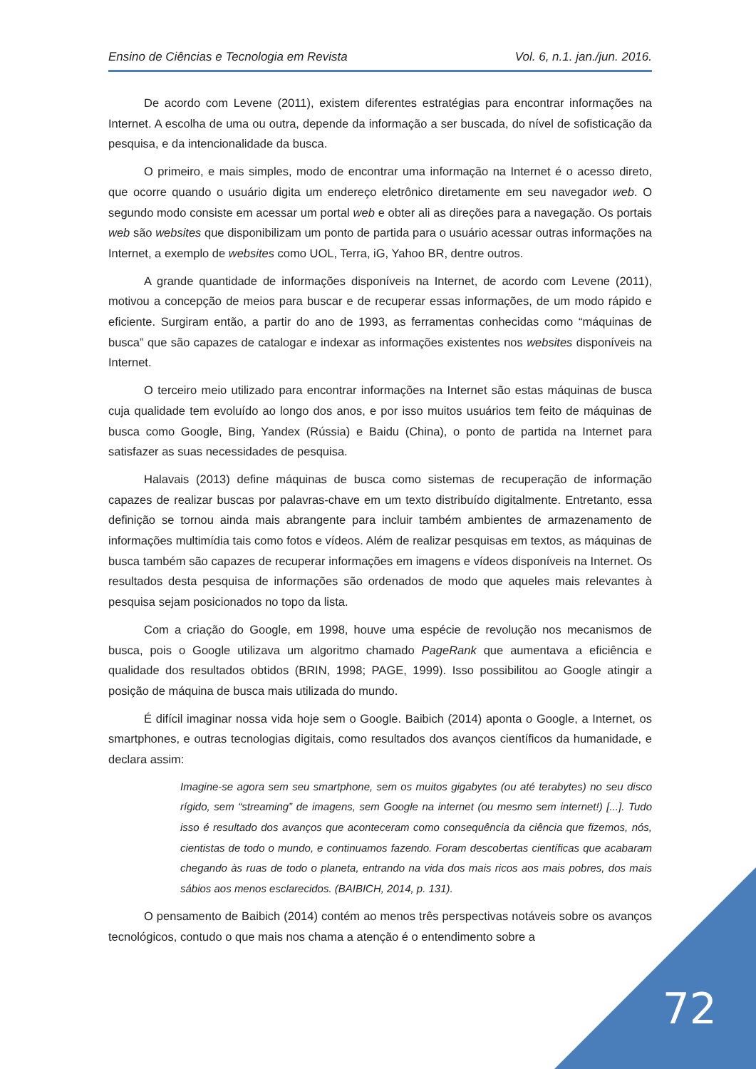Ensino de Ciências e Tecnologia em Revista Vol. 6, n.1. jan./jun. 2016.
De acordo com Levene (2011), existem diferentes estratégias para encontrar informações na Internet. A escolha de uma ou outra, depende da informação a ser buscada, do nível de sofisticação da pesquisa, e da intencionalidade da busca.
O primeiro, e mais simples, modo de encontrar uma informação na Internet é o acesso direto, que ocorre quando o usuário digita um endereço eletrônico diretamente em seu navegador web. O segundo modo consiste em acessar um portal web e obter ali as direções para a navegação. Os portais web são websites que disponibilizam um ponto de partida para o usuário acessar outras informações na Internet, a exemplo de websites como UOL, Terra, iG, Yahoo BR, dentre outros.
A grande quantidade de informações disponíveis na Internet, de acordo com Levene (2011), motivou a concepção de meios para buscar e de recuperar essas informações, de um modo rápido e eficiente. Surgiram então, a partir do ano de 1993, as ferramentas conhecidas como “máquinas de busca” que são capazes de catalogar e indexar as informações existentes nos websites disponíveis na Internet.
O terceiro meio utilizado para encontrar informações na Internet são estas máquinas de busca cuja qualidade tem evoluído ao longo dos anos, e por isso muitos usuários tem feito de máquinas de busca como Google, Bing, Yandex (Rússia) e Baidu (China), o ponto de partida na Internet para satisfazer as suas necessidades de pesquisa.
Halavais (2013) define máquinas de busca como sistemas de recuperação de informação capazes de realizar buscas por palavras-chave em um texto distribuído digitalmente. Entretanto, essa definição se tornou ainda mais abrangente para incluir também ambientes de armazenamento de informações multimídia tais como fotos e vídeos. Além de realizar pesquisas em textos, as máquinas de busca também são capazes de recuperar informações em imagens e vídeos disponíveis na Internet. Os resultados desta pesquisa de informações são ordenados de modo que aqueles mais relevantes à pesquisa sejam posicionados no topo da lista.
Com a criação do Google, em 1998, houve uma espécie de revolução nos mecanismos de busca, pois o Google utilizava um algoritmo chamado PageRank que aumentava a eficiência e qualidade dos resultados obtidos (BRIN, 1998; PAGE, 1999). Isso possibilitou ao Google atingir a posição de máquina de busca mais utilizada do mundo.
É difícil imaginar nossa vida hoje sem o Google. Baibich (2014) aponta o Google, a Internet, os smartphones, e outras tecnologias digitais, como resultados dos avanços científicos da humanidade, e declara assim:
Imagine-se agora sem seu smartphone, sem os muitos gigabytes (ou até terabytes) no seu disco rígido, sem “streaming” de imagens, sem Google na internet (ou mesmo sem internet!) [...]. Tudo isso é resultado dos avanços que aconteceram como consequência da ciência que fizemos, nós, cientistas de todo o mundo, e continuamos fazendo. Foram descobertas científicas que acabaram chegando às ruas de todo o planeta, entrando na vida dos mais ricos aos mais pobres, dos mais sábios aos menos esclarecidos. (BAIBICH, 2014, p. 131).
O pensamento de Baibich (2014) contém ao menos três perspectivas notáveis sobre os avanços tecnológicos, contudo o que mais nos chama a atenção é o entendimento sobre a
72